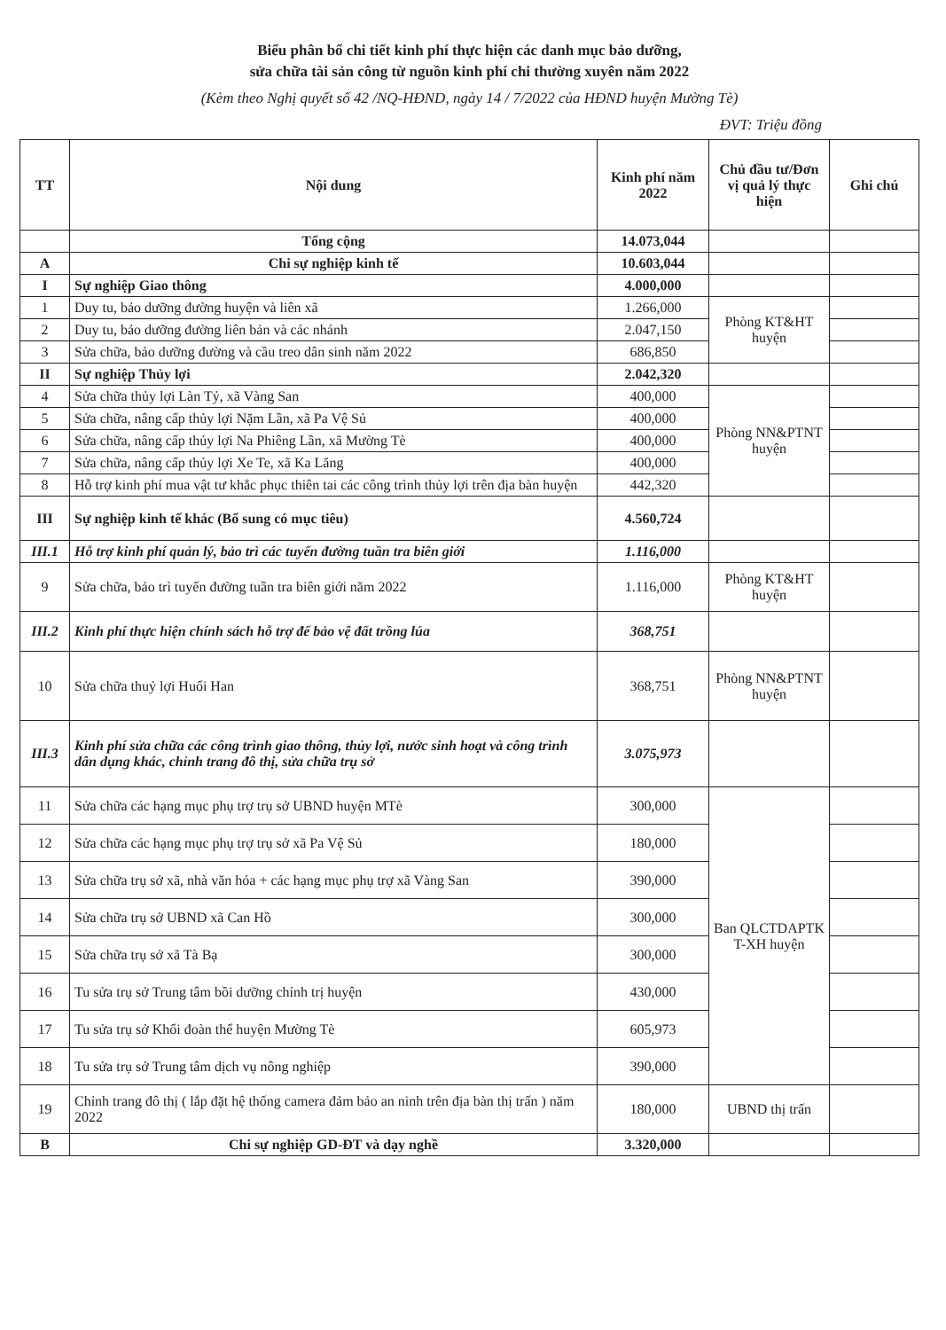Biểu phân bổ chi tiết kinh phí thực hiện các danh mục bảo dưỡng,
sửa chữa tài sản công từ nguồn kinh phí chi thường xuyên năm 2022
(Kèm theo Nghị quyết số 42 /NQ-HĐND, ngày 14 / 7/2022 của HĐND huyện Mường Tè)
ĐVT: Triệu đồng
| TT | Nội dung | Kinh phí năm 2022 | Chủ đầu tư/Đơn vị quả lý thực hiện | Ghi chú |
| --- | --- | --- | --- | --- |
| | Tổng cộng | 14.073,044 | | |
| A | Chi sự nghiệp kinh tế | 10.603,044 | | |
| I | Sự nghiệp Giao thông | 4.000,000 | | |
| 1 | Duy tu, bảo dưỡng đường huyện và liên xã | 1.266,000 | Phòng KT&HT huyện | |
| 2 | Duy tu, bảo dưỡng đường liên bản và các nhánh | 2.047,150 | | |
| 3 | Sửa chữa, bảo dưỡng đường và cầu treo dân sinh năm 2022 | 686,850 | | |
| II | Sự nghiệp Thủy lợi | 2.042,320 | | |
| 4 | Sửa chữa thủy lợi Làn Tỷ, xã Vàng San | 400,000 | Phòng NN&PTNT huyện | |
| 5 | Sửa chữa, nâng cấp thủy lợi Nặm Lần, xã Pa Vệ Sủ | 400,000 | | |
| 6 | Sửa chữa, nâng cấp thủy lợi Na Phiêng Lần, xã Mường Tè | 400,000 | | |
| 7 | Sửa chữa, nâng cấp thủy lợi Xe Te, xã Ka Lăng | 400,000 | | |
| 8 | Hỗ trợ kinh phí mua vật tư khắc phục thiên tai các công trình thủy lợi trên địa bàn huyện | 442,320 | | |
| III | Sự nghiệp kinh tế khác (Bổ sung có mục tiêu) | 4.560,724 | | |
| III.1 | Hỗ trợ kinh phí quản lý, bảo trì các tuyến đường tuần tra biên giới | 1.116,000 | | |
| 9 | Sửa chữa, bảo trì tuyến đường tuần tra biên giới năm 2022 | 1.116,000 | Phòng KT&HT huyện | |
| III.2 | Kinh phí thực hiện chính sách hỗ trợ để bảo vệ đất trồng lúa | 368,751 | | |
| 10 | Sửa chữa thuỷ lợi Huổi Han | 368,751 | Phòng NN&PTNT huyện | |
| III.3 | Kinh phí sửa chữa các công trình giao thông, thủy lợi, nước sinh hoạt và công trình dân dụng khác, chỉnh trang đô thị, sửa chữa trụ sở | 3.075,973 | | |
| 11 | Sửa chữa các hạng mục phụ trợ trụ sở UBND huyện MTè | 300,000 | Ban QLCTDAPTK T-XH huyện | |
| 12 | Sửa chữa các hạng mục phụ trợ trụ sở xã Pa Vệ Sủ | 180,000 | | |
| 13 | Sửa chữa trụ sở xã, nhà văn hóa + các hạng mục phụ trợ xã Vàng San | 390,000 | | |
| 14 | Sửa chữa trụ sở UBND xã Can Hồ | 300,000 | | |
| 15 | Sửa chữa trụ sở xã Tà Bạ | 300,000 | | |
| 16 | Tu sửa trụ sở Trung tâm bồi dưỡng chính trị huyện | 430,000 | | |
| 17 | Tu sửa trụ sở Khối đoàn thể huyện Mường Tè | 605,973 | | |
| 18 | Tu sửa trụ sở Trung tâm dịch vụ nông nghiệp | 390,000 | | |
| 19 | Chỉnh trang đô thị ( lắp đặt hệ thống camera đảm bảo an ninh trên địa bàn thị trấn ) năm 2022 | 180,000 | UBND thị trấn | |
| B | Chi sự nghiệp GD-ĐT và dạy nghề | 3.320,000 | | |